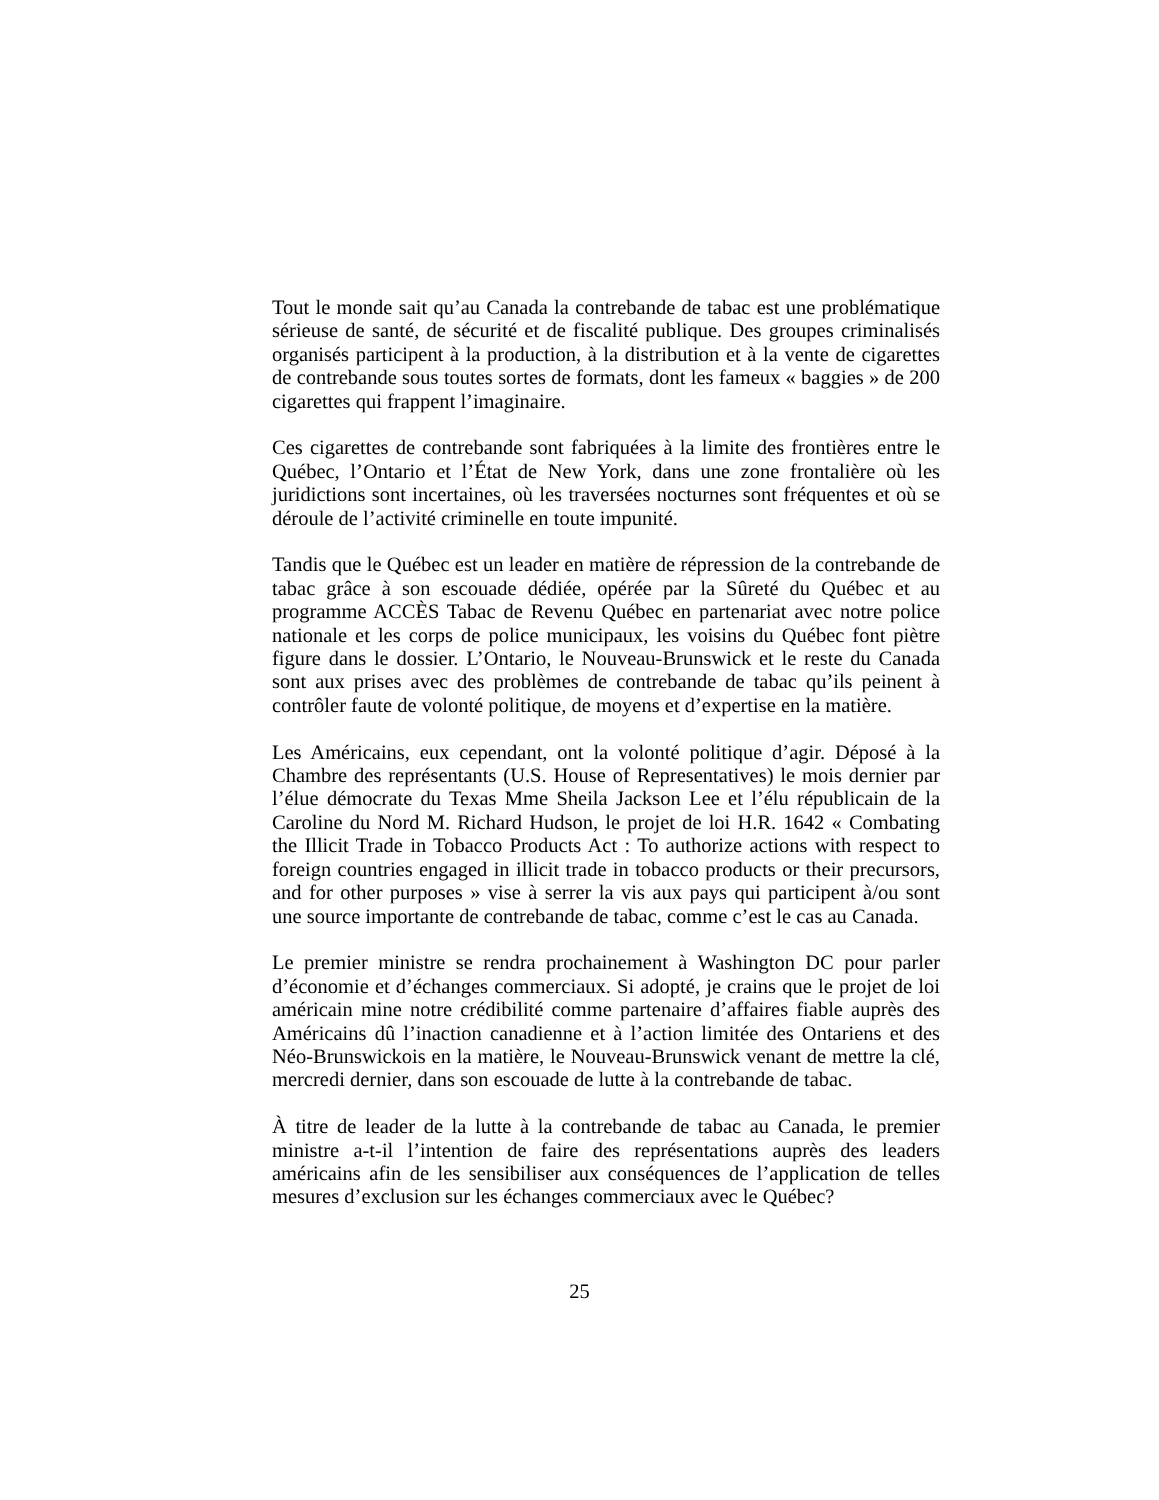Tout le monde sait qu’au Canada la contrebande de tabac est une problématique sérieuse de santé, de sécurité et de fiscalité publique. Des groupes criminalisés organisés participent à la production, à la distribution et à la vente de cigarettes de contrebande sous toutes sortes de formats, dont les fameux « baggies » de 200 cigarettes qui frappent l’imaginaire.
Ces cigarettes de contrebande sont fabriquées à la limite des frontières entre le Québec, l’Ontario et l’État de New York, dans une zone frontalière où les juridictions sont incertaines, où les traversées nocturnes sont fréquentes et où se déroule de l’activité criminelle en toute impunité.
Tandis que le Québec est un leader en matière de répression de la contrebande de tabac grâce à son escouade dédiée, opérée par la Sûreté du Québec et au programme ACCÈS Tabac de Revenu Québec en partenariat avec notre police nationale et les corps de police municipaux, les voisins du Québec font piètre figure dans le dossier. L’Ontario, le Nouveau-Brunswick et le reste du Canada sont aux prises avec des problèmes de contrebande de tabac qu’ils peinent à contrôler faute de volonté politique, de moyens et d’expertise en la matière.
Les Américains, eux cependant, ont la volonté politique d’agir. Déposé à la Chambre des représentants (U.S. House of Representatives) le mois dernier par l’élue démocrate du Texas Mme Sheila Jackson Lee et l’élu républicain de la Caroline du Nord M. Richard Hudson, le projet de loi H.R. 1642 « Combating the Illicit Trade in Tobacco Products Act : To authorize actions with respect to foreign countries engaged in illicit trade in tobacco products or their precursors, and for other purposes » vise à serrer la vis aux pays qui participent à/ou sont une source importante de contrebande de tabac, comme c’est le cas au Canada.
Le premier ministre se rendra prochainement à Washington DC pour parler d’économie et d’échanges commerciaux. Si adopté, je crains que le projet de loi américain mine notre crédibilité comme partenaire d’affaires fiable auprès des Américains dû l’inaction canadienne et à l’action limitée des Ontariens et des Néo-Brunswickois en la matière, le Nouveau-Brunswick venant de mettre la clé, mercredi dernier, dans son escouade de lutte à la contrebande de tabac.
À titre de leader de la lutte à la contrebande de tabac au Canada, le premier ministre a-t-il l’intention de faire des représentations auprès des leaders américains afin de les sensibiliser aux conséquences de l’application de telles mesures d’exclusion sur les échanges commerciaux avec le Québec?
25